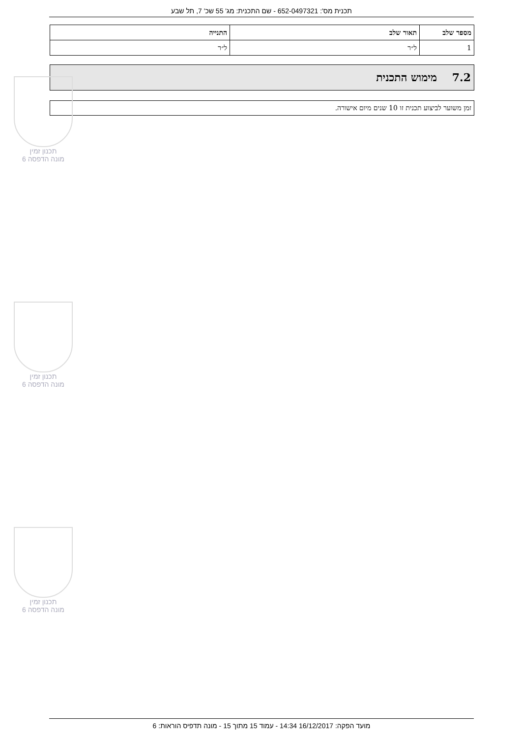תכנית מס': 652-0497321 - שם התכנית: מג' 55 שכ' 7, תל שבע
| מספר שלב | תאור שלב | התנייה |
| --- | --- | --- |
| 1 | ל״ר | ל״ר |
7.2 מימוש התכנית
זמן משוער לביצוע תכנית זו 10 שנים מיום אישורה.
תכנון זמין
מונה הדפסה 6
תכנון זמין
מונה הדפסה 6
תכנון זמין
מונה הדפסה 6
מועד הפקה: 16/12/2017 14:34 - עמוד 15 מתוך 15 - מונה תדפיס הוראות: 6